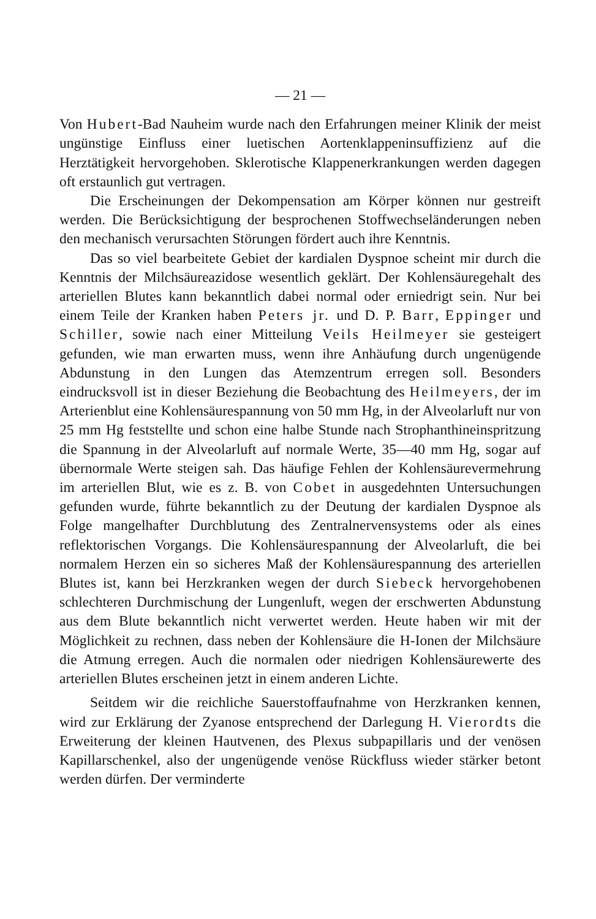— 21 —
Von Hubert-Bad Nauheim wurde nach den Erfahrungen meiner Klinik der meist ungünstige Einfluss einer luetischen Aortenklappeninsuffizienz auf die Herztätigkeit hervorgehoben. Sklerotische Klappenerkrankungen werden dagegen oft erstaunlich gut vertragen.
Die Erscheinungen der Dekompensation am Körper können nur gestreift werden. Die Berücksichtigung der besprochenen Stoffwechseländerungen neben den mechanisch verursachten Störungen fördert auch ihre Kenntnis.
Das so viel bearbeitete Gebiet der kardialen Dyspnoe scheint mir durch die Kenntnis der Milchsäureazidose wesentlich geklärt. Der Kohlensäuregehalt des arteriellen Blutes kann bekanntlich dabei normal oder erniedrigt sein. Nur bei einem Teile der Kranken haben Peters jr. und D. P. Barr, Eppinger und Schiller, sowie nach einer Mitteilung Veils Heilmeyer sie gesteigert gefunden, wie man erwarten muss, wenn ihre Anhäufung durch ungenügende Abdunstung in den Lungen das Atemzentrum erregen soll. Besonders eindrucksvoll ist in dieser Beziehung die Beobachtung des Heilmeyers, der im Arterienblut eine Kohlensäurespannung von 50 mm Hg, in der Alveolarluft nur von 25 mm Hg feststellte und schon eine halbe Stunde nach Strophanthineinspritzung die Spannung in der Alveolarluft auf normale Werte, 35—40 mm Hg, sogar auf übernormale Werte steigen sah. Das häufige Fehlen der Kohlensäurevermehrung im arteriellen Blut, wie es z. B. von Cobet in ausgedehnten Untersuchungen gefunden wurde, führte bekanntlich zu der Deutung der kardialen Dyspnoe als Folge mangelhafter Durchblutung des Zentralnervensystems oder als eines reflektorischen Vorgangs. Die Kohlensäurespannung der Alveolarluft, die bei normalem Herzen ein so sicheres Maß der Kohlensäurespannung des arteriellen Blutes ist, kann bei Herzkranken wegen der durch Siebeck hervorgehobenen schlechteren Durchmischung der Lungenluft, wegen der erschwerten Abdunstung aus dem Blute bekanntlich nicht verwertet werden. Heute haben wir mit der Möglichkeit zu rechnen, dass neben der Kohlensäure die H-Ionen der Milchsäure die Atmung erregen. Auch die normalen oder niedrigen Kohlensäurewerte des arteriellen Blutes erscheinen jetzt in einem anderen Lichte.
Seitdem wir die reichliche Sauerstoffaufnahme von Herzkranken kennen, wird zur Erklärung der Zyanose entsprechend der Darlegung H. Vierordts die Erweiterung der kleinen Hautvenen, des Plexus subpapillaris und der venösen Kapillarschenkel, also der ungenügende venöse Rückfluss wieder stärker betont werden dürfen. Der verminderte